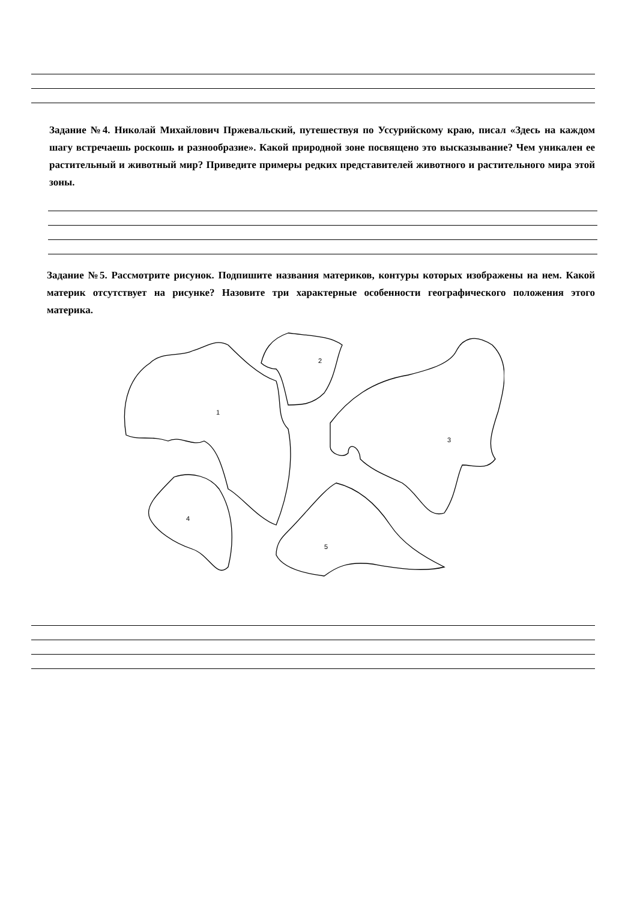Задание №4. Николай Михайлович Пржевальский, путешествуя по Уссурийскому краю, писал «Здесь на каждом шагу встречаешь роскошь и разнообразие». Какой природной зоне посвящено это высказывание? Чем уникален ее растительный и животный мир? Приведите примеры редких представителей животного и растительного мира этой зоны.
Задание №5. Рассмотрите рисунок. Подпишите названия материков, контуры которых изображены на нем. Какой материк отсутствует на рисунке? Назовите три характерные особенности географического положения этого материка.
1
2
3
4
5